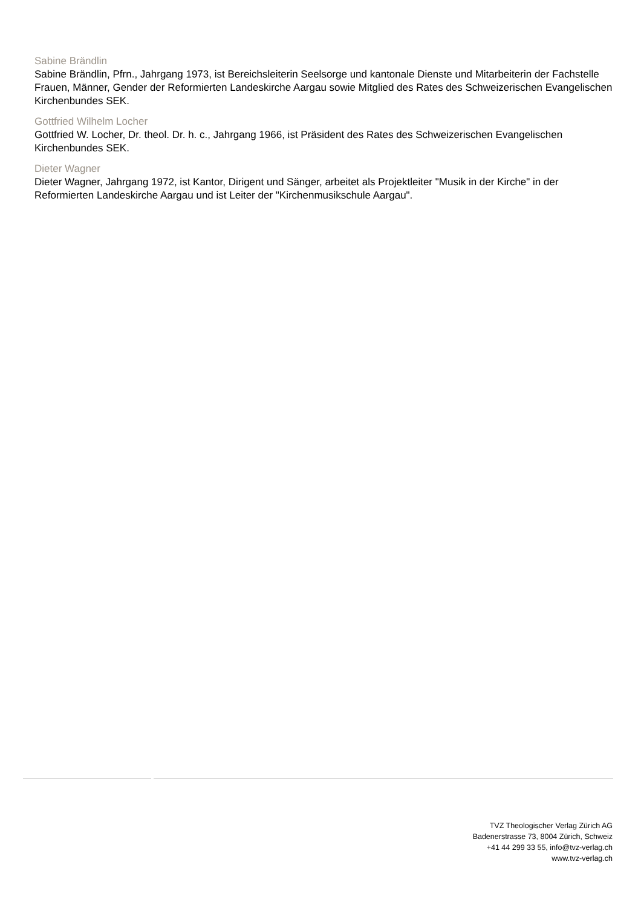Sabine Brändlin
Sabine Brändlin, Pfrn., Jahrgang 1973, ist Bereichsleiterin Seelsorge und kantonale Dienste und Mitarbeiterin der Fachstelle Frauen, Männer, Gender der Reformierten Landeskirche Aargau sowie Mitglied des Rates des Schweizerischen Evangelischen Kirchenbundes SEK.
Gottfried Wilhelm Locher
Gottfried W. Locher, Dr. theol. Dr. h. c., Jahrgang 1966, ist Präsident des Rates des Schweizerischen Evangelischen Kirchenbundes SEK.
Dieter Wagner
Dieter Wagner, Jahrgang 1972, ist Kantor, Dirigent und Sänger, arbeitet als Projektleiter "Musik in der Kirche" in der Reformierten Landeskirche Aargau und ist Leiter der "Kirchenmusikschule Aargau".
TVZ Theologischer Verlag Zürich AG
Badenerstrasse 73, 8004 Zürich, Schweiz
+41 44 299 33 55, info@tvz-verlag.ch
www.tvz-verlag.ch